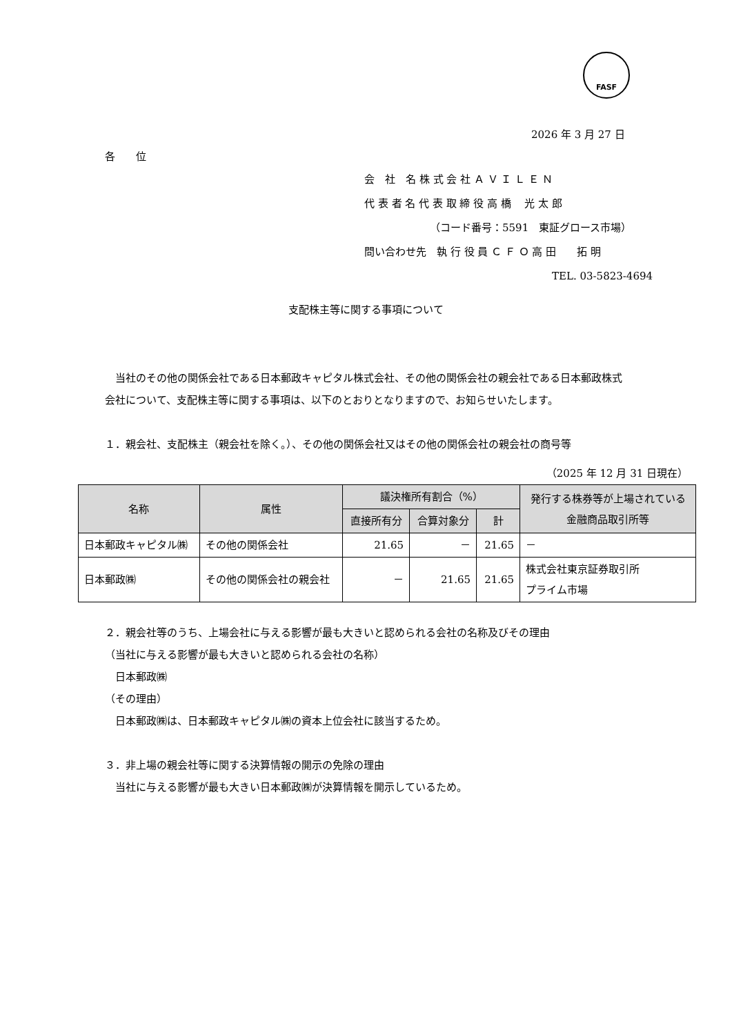FASF
2026 年 3 月 27 日
各　　位
会　社　名 株 式 会 社 Ａ Ｖ Ｉ Ｌ Ｅ Ｎ
代 表 者 名 代 表 取 締 役 高 橋　 光 太 郎
（コード番号：5591　東証グロース市場）
問い合わせ先　執 行 役 員 Ｃ Ｆ Ｏ 高 田　　拓 明
TEL. 03-5823-4694
支配株主等に関する事項について
　当社のその他の関係会社である日本郵政キャピタル株式会社、その他の関係会社の親会社である日本郵政株式会社について、支配株主等に関する事項は、以下のとおりとなりますので、お知らせいたします。
１．親会社、支配株主（親会社を除く。）、その他の関係会社又はその他の関係会社の親会社の商号等
（2025 年 12 月 31 日現在）
| 名称 | 属性 | 議決権所有割合（%） | | | 発行する株券等が上場されている 金融商品取引所等 |
| --- | --- | --- | --- | --- | --- |
| | | 直接所有分 | 合算対象分 | 計 | |
| 日本郵政キャピタル㈱ | その他の関係会社 | 21.65 | － | 21.65 | － |
| 日本郵政㈱ | その他の関係会社の親会社 | － | 21.65 | 21.65 | 株式会社東京証券取引所 プライム市場 |
２．親会社等のうち、上場会社に与える影響が最も大きいと認められる会社の名称及びその理由
（当社に与える影響が最も大きいと認められる会社の名称）
　日本郵政㈱
（その理由）
　日本郵政㈱は、日本郵政キャピタル㈱の資本上位会社に該当するため。
３．非上場の親会社等に関する決算情報の開示の免除の理由
　当社に与える影響が最も大きい日本郵政㈱が決算情報を開示しているため。